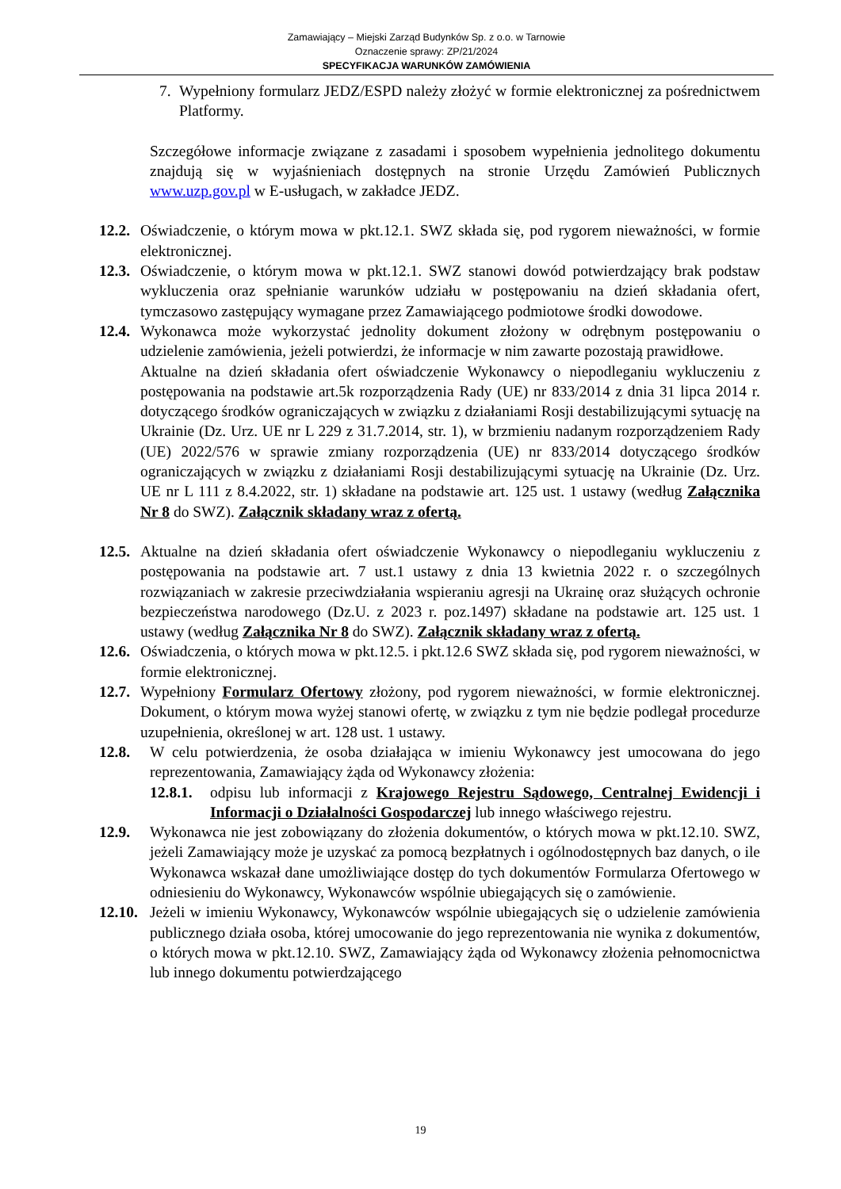Zamawiający – Miejski Zarząd Budynków Sp. z o.o. w Tarnowie
Oznaczenie sprawy: ZP/21/2024
SPECYFIKACJA WARUNKÓW ZAMÓWIENIA
7. Wypełniony formularz JEDZ/ESPD należy złożyć w formie elektronicznej za pośrednictwem Platformy.
Szczegółowe informacje związane z zasadami i sposobem wypełnienia jednolitego dokumentu znajdują się w wyjaśnieniach dostępnych na stronie Urzędu Zamówień Publicznych www.uzp.gov.pl w E-usługach, w zakładce JEDZ.
12.2. Oświadczenie, o którym mowa w pkt.12.1. SWZ składa się, pod rygorem nieważności, w formie elektronicznej.
12.3. Oświadczenie, o którym mowa w pkt.12.1. SWZ stanowi dowód potwierdzający brak podstaw wykluczenia oraz spełnianie warunków udziału w postępowaniu na dzień składania ofert, tymczasowo zastępujący wymagane przez Zamawiającego podmiotowe środki dowodowe.
12.4. Wykonawca może wykorzystać jednolity dokument złożony w odrębnym postępowaniu o udzielenie zamówienia, jeżeli potwierdzi, że informacje w nim zawarte pozostają prawidłowe.
Aktualne na dzień składania ofert oświadczenie Wykonawcy o niepodleganiu wykluczeniu z postępowania na podstawie art.5k rozporządzenia Rady (UE) nr 833/2014 z dnia 31 lipca 2014 r. dotyczącego środków ograniczających w związku z działaniami Rosji destabilizującymi sytuację na Ukrainie (Dz. Urz. UE nr L 229 z 31.7.2014, str. 1), w brzmieniu nadanym rozporządzeniem Rady (UE) 2022/576 w sprawie zmiany rozporządzenia (UE) nr 833/2014 dotyczącego środków ograniczających w związku z działaniami Rosji destabilizującymi sytuację na Ukrainie (Dz. Urz. UE nr L 111 z 8.4.2022, str. 1) składane na podstawie art. 125 ust. 1 ustawy (według Załącznika Nr 8 do SWZ). Załącznik składany wraz z ofertą.
12.5. Aktualne na dzień składania ofert oświadczenie Wykonawcy o niepodleganiu wykluczeniu z postępowania na podstawie art. 7 ust.1 ustawy z dnia 13 kwietnia 2022 r. o szczególnych rozwiązaniach w zakresie przeciwdziałania wspieraniu agresji na Ukrainę oraz służących ochronie bezpieczeństwa narodowego (Dz.U. z 2023 r. poz.1497) składane na podstawie art. 125 ust. 1 ustawy (według Załącznika Nr 8 do SWZ). Załącznik składany wraz z ofertą.
12.6. Oświadczenia, o których mowa w pkt.12.5. i pkt.12.6 SWZ składa się, pod rygorem nieważności, w formie elektronicznej.
12.7. Wypełniony Formularz Ofertowy złożony, pod rygorem nieważności, w formie elektronicznej. Dokument, o którym mowa wyżej stanowi ofertę, w związku z tym nie będzie podlegał procedurze uzupełnienia, określonej w art. 128 ust. 1 ustawy.
12.8. W celu potwierdzenia, że osoba działająca w imieniu Wykonawcy jest umocowana do jego reprezentowania, Zamawiający żąda od Wykonawcy złożenia:
12.8.1. odpisu lub informacji z Krajowego Rejestru Sądowego, Centralnej Ewidencji i Informacji o Działalności Gospodarczej lub innego właściwego rejestru.
12.9. Wykonawca nie jest zobowiązany do złożenia dokumentów, o których mowa w pkt.12.10. SWZ, jeżeli Zamawiający może je uzyskać za pomocą bezpłatnych i ogólnodostępnych baz danych, o ile Wykonawca wskazał dane umożliwiające dostęp do tych dokumentów Formularza Ofertowego w odniesieniu do Wykonawcy, Wykonawców wspólnie ubiegających się o zamówienie.
12.10. Jeżeli w imieniu Wykonawcy, Wykonawców wspólnie ubiegających się o udzielenie zamówienia publicznego działa osoba, której umocowanie do jego reprezentowania nie wynika z dokumentów, o których mowa w pkt.12.10. SWZ, Zamawiający żąda od Wykonawcy złożenia pełnomocnictwa lub innego dokumentu potwierdzającego
19